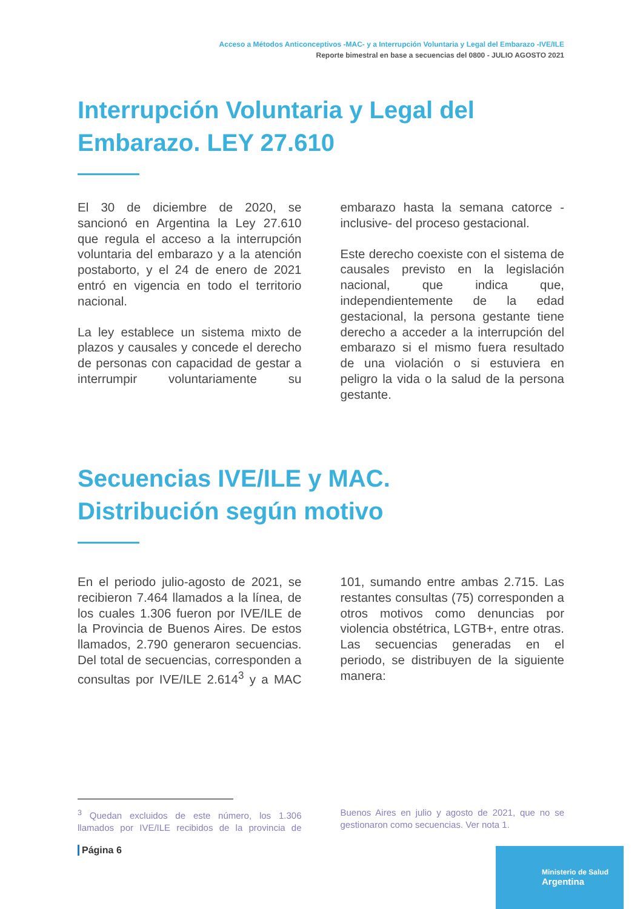Acceso a Métodos Anticonceptivos -MAC- y a Interrupción Voluntaria y Legal del Embarazo -IVE/ILE
Reporte bimestral en base a secuencias del 0800 - JULIO AGOSTO 2021
Interrupción Voluntaria y Legal del Embarazo. LEY 27.610
El 30 de diciembre de 2020, se sancionó en Argentina la Ley 27.610 que regula el acceso a la interrupción voluntaria del embarazo y a la atención postaborto, y el 24 de enero de 2021 entró en vigencia en todo el territorio nacional.
La ley establece un sistema mixto de plazos y causales y concede el derecho de personas con capacidad de gestar a interrumpir voluntariamente su embarazo hasta la semana catorce -inclusive- del proceso gestacional.
Este derecho coexiste con el sistema de causales previsto en la legislación nacional, que indica que, independientemente de la edad gestacional, la persona gestante tiene derecho a acceder a la interrupción del embarazo si el mismo fuera resultado de una violación o si estuviera en peligro la vida o la salud de la persona gestante.
Secuencias IVE/ILE y MAC.
Distribución según motivo
En el periodo julio-agosto de 2021, se recibieron 7.464 llamados a la línea, de los cuales 1.306 fueron por IVE/ILE de la Provincia de Buenos Aires. De estos llamados, 2.790 generaron secuencias. Del total de secuencias, corresponden a consultas por IVE/ILE 2.614<sup>3</sup> y a MAC 101, sumando entre ambas 2.715. Las restantes consultas (75) corresponden a otros motivos como denuncias por violencia obstétrica, LGTB+, entre otras. Las secuencias generadas en el periodo, se distribuyen de la siguiente manera:
<sup>3</sup> Quedan excluidos de este número, los 1.306 llamados por IVE/ILE recibidos de la provincia de Buenos Aires en julio y agosto de 2021, que no se gestionaron como secuencias. Ver nota 1.
Página 6
Ministerio de Salud
Argentina